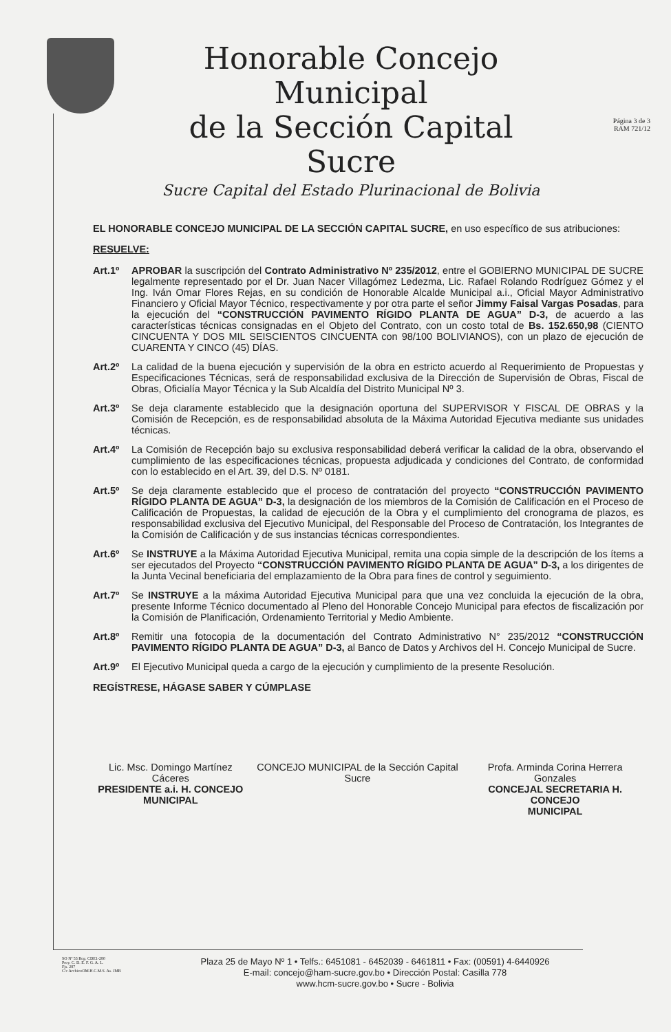Honorable Concejo Municipal
de la Sección Capital Sucre
Sucre Capital del Estado Plurinacional de Bolivia
Página 3 de 3
RAM 721/12
EL HONORABLE CONCEJO MUNICIPAL DE LA SECCIÓN CAPITAL SUCRE, en uso específico de sus atribuciones:
RESUELVE:
Art.1º APROBAR la suscripción del Contrato Administrativo Nº 235/2012, entre el GOBIERNO MUNICIPAL DE SUCRE legalmente representado por el Dr. Juan Nacer Villagómez Ledezma, Lic. Rafael Rolando Rodríguez Gómez y el Ing. Iván Omar Flores Rejas, en su condición de Honorable Alcalde Municipal a.i., Oficial Mayor Administrativo Financiero y Oficial Mayor Técnico, respectivamente y por otra parte el señor Jimmy Faisal Vargas Posadas, para la ejecución del “CONSTRUCCIÓN PAVIMENTO RÍGIDO PLANTA DE AGUA” D-3, de acuerdo a las características técnicas consignadas en el Objeto del Contrato, con un costo total de Bs. 152.650,98 (CIENTO CINCUENTA Y DOS MIL SEISCIENTOS CINCUENTA con 98/100 BOLIVIANOS), con un plazo de ejecución de CUARENTA Y CINCO (45) DÍAS.
Art.2º La calidad de la buena ejecución y supervisión de la obra en estricto acuerdo al Requerimiento de Propuestas y Especificaciones Técnicas, será de responsabilidad exclusiva de la Dirección de Supervisión de Obras, Fiscal de Obras, Oficialía Mayor Técnica y la Sub Alcaldía del Distrito Municipal Nº 3.
Art.3º Se deja claramente establecido que la designación oportuna del SUPERVISOR Y FISCAL DE OBRAS y la Comisión de Recepción, es de responsabilidad absoluta de la Máxima Autoridad Ejecutiva mediante sus unidades técnicas.
Art.4º La Comisión de Recepción bajo su exclusiva responsabilidad deberá verificar la calidad de la obra, observando el cumplimiento de las especificaciones técnicas, propuesta adjudicada y condiciones del Contrato, de conformidad con lo establecido en el Art. 39, del D.S. Nº 0181.
Art.5º Se deja claramente establecido que el proceso de contratación del proyecto “CONSTRUCCIÓN PAVIMENTO RÍGIDO PLANTA DE AGUA” D-3, la designación de los miembros de la Comisión de Calificación en el Proceso de Calificación de Propuestas, la calidad de ejecución de la Obra y el cumplimiento del cronograma de plazos, es responsabilidad exclusiva del Ejecutivo Municipal, del Responsable del Proceso de Contratación, los Integrantes de la Comisión de Calificación y de sus instancias técnicas correspondientes.
Art.6º Se INSTRUYE a la Máxima Autoridad Ejecutiva Municipal, remita una copia simple de la descripción de los ítems a ser ejecutados del Proyecto “CONSTRUCCIÓN PAVIMENTO RÍGIDO PLANTA DE AGUA” D-3, a los dirigentes de la Junta Vecinal beneficiaria del emplazamiento de la Obra para fines de control y seguimiento.
Art.7º Se INSTRUYE a la máxima Autoridad Ejecutiva Municipal para que una vez concluida la ejecución de la obra, presente Informe Técnico documentado al Pleno del Honorable Concejo Municipal para efectos de fiscalización por la Comisión de Planificación, Ordenamiento Territorial y Medio Ambiente.
Art.8º Remitir una fotocopia de la documentación del Contrato Administrativo N° 235/2012 “CONSTRUCCIÓN PAVIMENTO RÍGIDO PLANTA DE AGUA” D-3, al Banco de Datos y Archivos del H. Concejo Municipal de Sucre.
Art.9º El Ejecutivo Municipal queda a cargo de la ejecución y cumplimiento de la presente Resolución.
REGÍSTRESE, HÁGASE SABER Y CÚMPLASE
Lic. Msc. Domingo Martínez Cáceres
PRESIDENTE a.i. H. CONCEJO
MUNICIPAL
CONCEJO MUNICIPAL de la Sección Capital Sucre
Profa. Arminda Corina Herrera Gonzales
CONCEJAL SECRETARIA H. CONCEJO
MUNICIPAL
SO Nº 53 Reg. CDE1-280
Proy. C. D. E. F. G. A. L.
Fjs. 287
C/c ArchivoOM.H.C.M.S. As. JMB
Plaza 25 de Mayo Nº 1 • Telfs.: 6451081 - 6452039 - 6461811 • Fax: (00591) 4-6440926
E-mail: concejo@ham-sucre.gov.bo • Dirección Postal: Casilla 778
www.hcm-sucre.gov.bo • Sucre - Bolivia